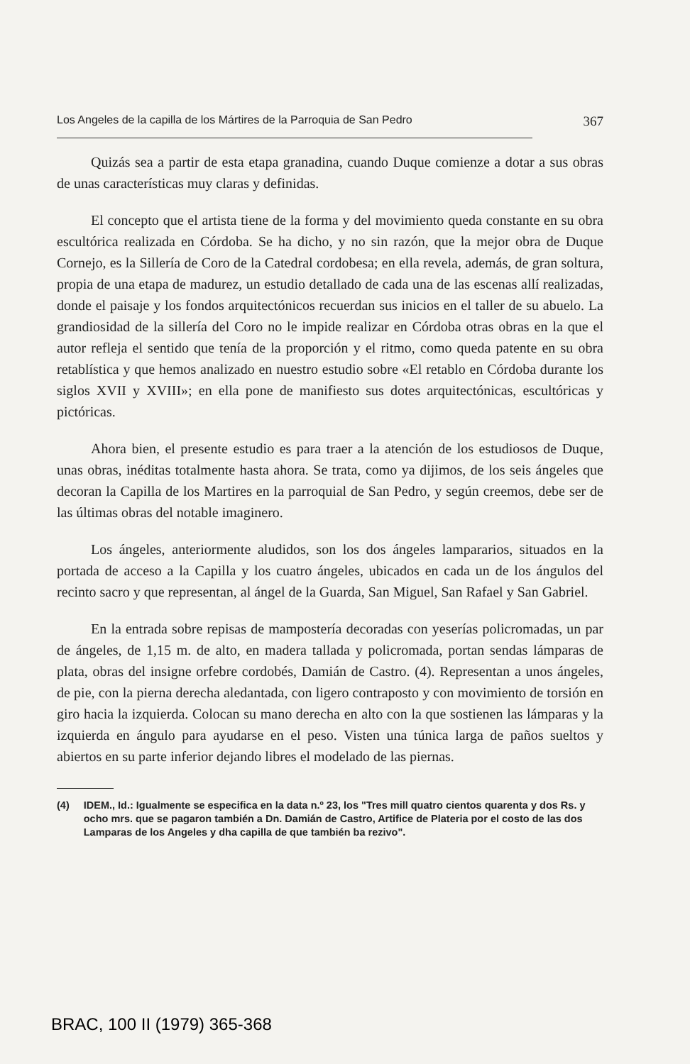Los Angeles de la capilla de los Mártires de la Parroquia de San Pedro 367
Quizás sea a partir de esta etapa granadina, cuando Duque comienze a dotar a sus obras de unas características muy claras y definidas.
El concepto que el artista tiene de la forma y del movimiento queda constante en su obra escultórica realizada en Córdoba. Se ha dicho, y no sin razón, que la mejor obra de Duque Cornejo, es la Sillería de Coro de la Catedral cordobesa; en ella revela, además, de gran soltura, propia de una etapa de madurez, un estudio detallado de cada una de las escenas allí realizadas, donde el paisaje y los fondos arquitectónicos recuerdan sus inicios en el taller de su abuelo. La grandiosidad de la sillería del Coro no le impide realizar en Córdoba otras obras en la que el autor refleja el sentido que tenía de la proporción y el ritmo, como queda patente en su obra retablística y que hemos analizado en nuestro estudio sobre «El retablo en Córdoba durante los siglos XVII y XVIII»; en ella pone de manifiesto sus dotes arquitectónicas, escultóricas y pictóricas.
Ahora bien, el presente estudio es para traer a la atención de los estudiosos de Duque, unas obras, inéditas totalmente hasta ahora. Se trata, como ya dijimos, de los seis ángeles que decoran la Capilla de los Martires en la parroquial de San Pedro, y según creemos, debe ser de las últimas obras del notable imaginero.
Los ángeles, anteriormente aludidos, son los dos ángeles lampararios, situados en la portada de acceso a la Capilla y los cuatro ángeles, ubicados en cada un de los ángulos del recinto sacro y que representan, al ángel de la Guarda, San Miguel, San Rafael y San Gabriel.
En la entrada sobre repisas de mampostería decoradas con yeserías policromadas, un par de ángeles, de 1,15 m. de alto, en madera tallada y policromada, portan sendas lámparas de plata, obras del insigne orfebre cordobés, Damián de Castro. (4). Representan a unos ángeles, de pie, con la pierna derecha aledantada, con ligero contraposto y con movimiento de torsión en giro hacia la izquierda. Colocan su mano derecha en alto con la que sostienen las lámparas y la izquierda en ángulo para ayudarse en el peso. Visten una túnica larga de paños sueltos y abiertos en su parte inferior dejando libres el modelado de las piernas.
(4) IDEM., Id.: Igualmente se especifica en la data n.º 23, los "Tres mill quatro cientos quarenta y dos Rs. y ocho mrs. que se pagaron también a Dn. Damián de Castro, Artifice de Plateria por el costo de las dos Lamparas de los Angeles y dha capilla de que también ba rezivo".
BRAC, 100 II (1979) 365-368